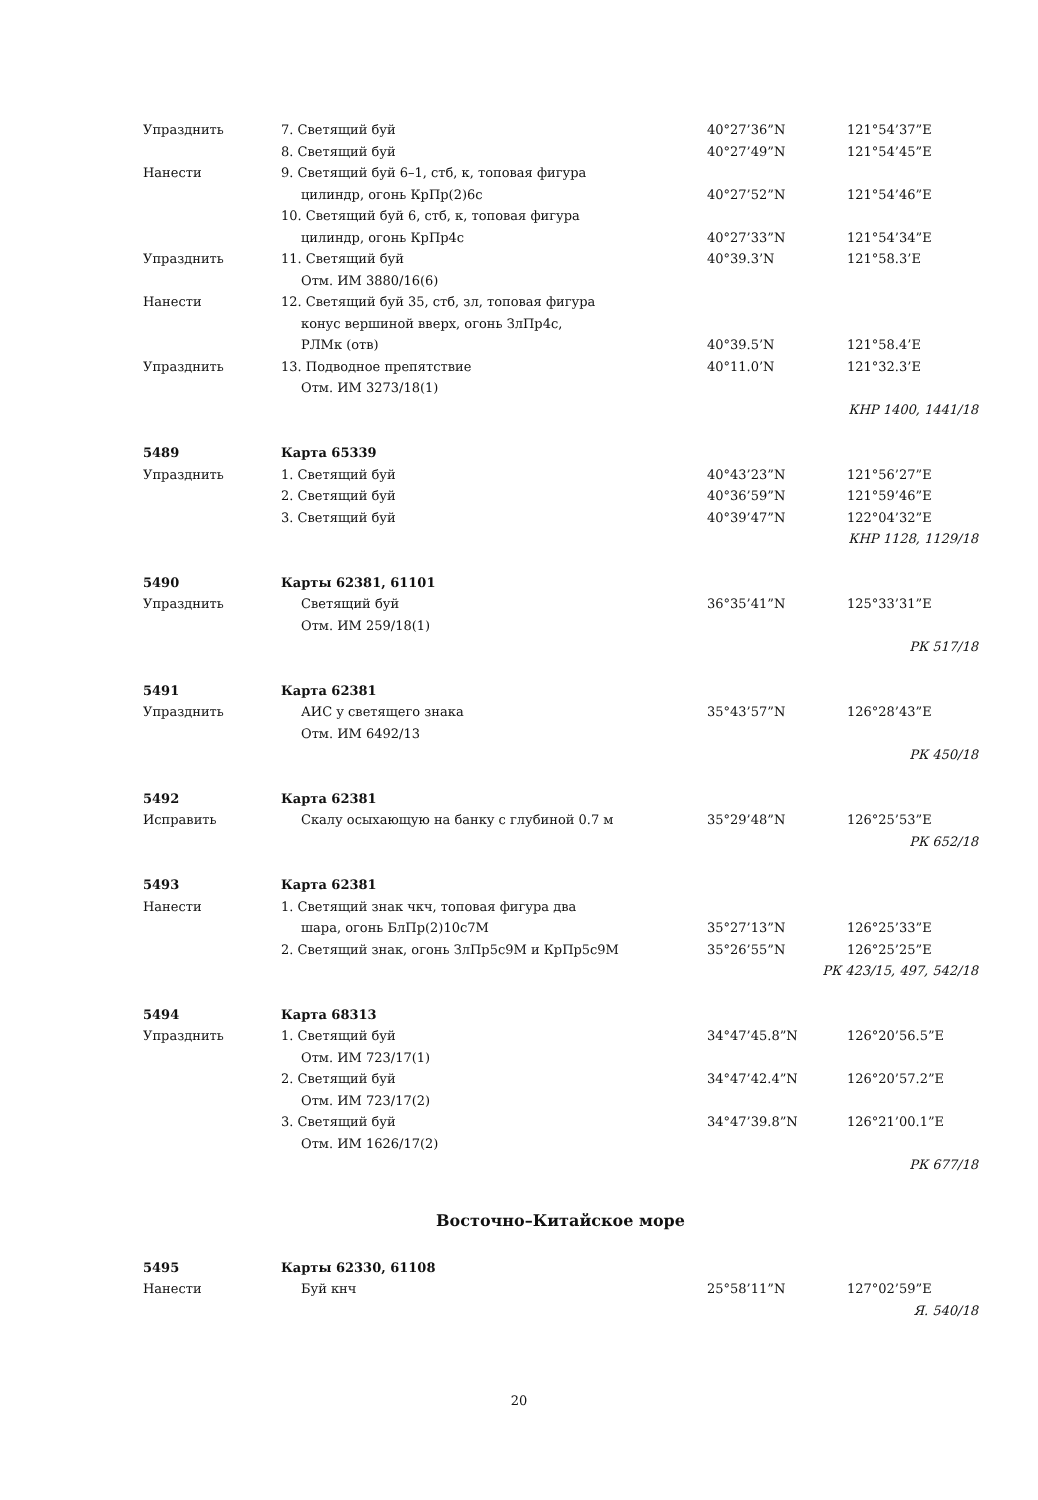| Упразднить | 7. Светящий буй | 40°27’36”N | 121°54’37”E |
| | 8. Светящий буй | 40°27’49”N | 121°54’45”E |
| Нанести | 9. Светящий буй 6–1, стб, к, топовая фигура | | |
| | цилиндр, огонь КрПр(2)6с | 40°27’52”N | 121°54’46”E |
| | 10. Светящий буй 6, стб, к, топовая фигура | | |
| | цилиндр, огонь КрПр4с | 40°27’33”N | 121°54’34”E |
| Упразднить | 11. Светящий буй | 40°39.3’N | 121°58.3’E |
| | Отм. ИМ 3880/16(6) | | |
| Нанести | 12. Светящий буй 35, стб, зл, топовая фигура | | |
| | конус вершиной вверх, огонь ЗлПр4с, | | |
| | РЛМк (отв) | 40°39.5’N | 121°58.4’E |
| Упразднить | 13. Подводное препятствие | 40°11.0’N | 121°32.3’E |
| | Отм. ИМ 3273/18(1) | | |
| КНР 1400, 1441/18 | | | |
| 5489 | Карта 65339 | | |
| Упразднить | 1. Светящий буй | 40°43’23”N | 121°56’27”E |
| | 2. Светящий буй | 40°36’59”N | 121°59’46”E |
| | 3. Светящий буй | 40°39’47”N | 122°04’32”E |
| КНР 1128, 1129/18 | | | |
| 5490 | Карты 62381, 61101 | | |
| Упразднить | Светящий буй | 36°35’41”N | 125°33’31”E |
| | Отм. ИМ 259/18(1) | | |
| РК 517/18 | | | |
| 5491 | Карта 62381 | | |
| Упразднить | АИС у светящего знака | 35°43’57”N | 126°28’43”E |
| | Отм. ИМ 6492/13 | | |
| РК 450/18 | | | |
| 5492 | Карта 62381 | | |
| Исправить | Скалу осыхающую на банку с глубиной 0.7 м | 35°29’48”N | 126°25’53”E |
| РК 652/18 | | | |
| 5493 | Карта 62381 | | |
| Нанести | 1. Светящий знак чкч, топовая фигура два | | |
| | шара, огонь БлПр(2)10с7М | 35°27’13”N | 126°25’33”E |
| | 2. Светящий знак, огонь ЗлПр5с9М и КрПр5с9М | 35°26’55”N | 126°25’25”E |
| РК 423/15, 497, 542/18 | | | |
| 5494 | Карта 68313 | | |
| Упразднить | 1. Светящий буй | 34°47’45.8”N | 126°20’56.5”E |
| | Отм. ИМ 723/17(1) | | |
| | 2. Светящий буй | 34°47’42.4”N | 126°20’57.2”E |
| | Отм. ИМ 723/17(2) | | |
| | 3. Светящий буй | 34°47’39.8”N | 126°21’00.1”E |
| | Отм. ИМ 1626/17(2) | | |
| РК 677/18 | | | |
Восточно–Китайское море
| 5495 | Карты 62330, 61108 | | |
| Нанести | Буй кнч | 25°58’11”N | 127°02’59”E |
| Я. 540/18 | | | |
20